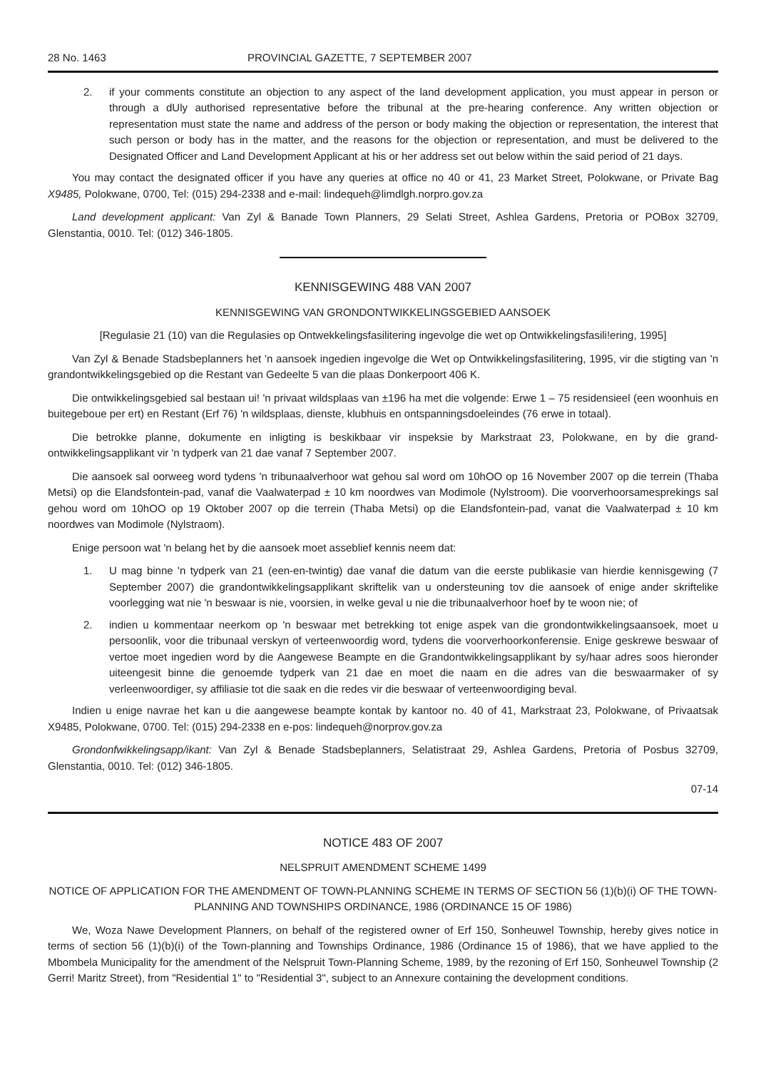28 No. 1463 PROVINCIAL GAZETTE, 7 SEPTEMBER 2007
2. if your comments constitute an objection to any aspect of the land development application, you must appear in person or through a dUly authorised representative before the tribunal at the pre-hearing conference. Any written objection or representation must state the name and address of the person or body making the objection or representation, the interest that such person or body has in the matter, and the reasons for the objection or representation, and must be delivered to the Designated Officer and Land Development Applicant at his or her address set out below within the said period of 21 days.
You may contact the designated officer if you have any queries at office no 40 or 41, 23 Market Street, Polokwane, or Private Bag X9485, Polokwane, 0700, Tel: (015) 294-2338 and e-mail: lindequeh@limdlgh.norpro.gov.za
Land development applicant: Van Zyl & Banade Town Planners, 29 Selati Street, Ashlea Gardens, Pretoria or POBox 32709, Glenstantia, 0010. Tel: (012) 346-1805.
KENNISGEWING 488 VAN 2007
KENNISGEWING VAN GRONDONTWIKKELINGSGEBIED AANSOEK
[Regulasie 21 (10) van die Regulasies op Ontwekkelingsfasilitering ingevolge die wet op Ontwikkelingsfasili!ering, 1995]
Van Zyl & Benade Stadsbeplanners het 'n aansoek ingedien ingevolge die Wet op Ontwikkelingsfasilitering, 1995, vir die stigting van 'n grandontwikkelingsgebied op die Restant van Gedeelte 5 van die plaas Donkerpoort 406 K.
Die ontwikkelingsgebied sal bestaan ui! 'n privaat wildsplaas van ±196 ha met die volgende: Erwe 1 – 75 residensieel (een woonhuis en buitegeboue per ert) en Restant (Erf 76) 'n wildsplaas, dienste, klubhuis en ontspanningsdoeleindes (76 erwe in totaal).
Die betrokke planne, dokumente en inligting is beskikbaar vir inspeksie by Markstraat 23, Polokwane, en by die grand-ontwikkelingsapplikant vir 'n tydperk van 21 dae vanaf 7 September 2007.
Die aansoek sal oorweeg word tydens 'n tribunaalverhoor wat gehou sal word om 10hOO op 16 November 2007 op die terrein (Thaba Metsi) op die Elandsfontein-pad, vanaf die Vaalwaterpad ± 10 km noordwes van Modimole (Nylstroom). Die voorverhoorsamesprekings sal gehou word om 10hOO op 19 Oktober 2007 op die terrein (Thaba Metsi) op die Elandsfontein-pad, vanat die Vaalwaterpad ± 10 km noordwes van Modimole (Nylstraom).
Enige persoon wat 'n belang het by die aansoek moet asseblief kennis neem dat:
1. U mag binne 'n tydperk van 21 (een-en-twintig) dae vanaf die datum van die eerste publikasie van hierdie kennisgewing (7 September 2007) die grandontwikkelingsapplikant skriftelik van u ondersteuning tov die aansoek of enige ander skriftelike voorlegging wat nie 'n beswaar is nie, voorsien, in welke geval u nie die tribunaalverhoor hoef by te woon nie; of
2. indien u kommentaar neerkom op 'n beswaar met betrekking tot enige aspek van die grondontwikkelingsaansoek, moet u persoonlik, voor die tribunaal verskyn of verteenwoordig word, tydens die voorverhoorkonferensie. Enige geskrewe beswaar of vertoe moet ingedien word by die Aangewese Beampte en die Grandontwikkelingsapplikant by sy/haar adres soos hieronder uiteengesit binne die genoemde tydperk van 21 dae en moet die naam en die adres van die beswaarmaker of sy verleenwoordiger, sy affiliasie tot die saak en die redes vir die beswaar of verteenwoordiging beval.
Indien u enige navrae het kan u die aangewese beampte kontak by kantoor no. 40 of 41, Markstraat 23, Polokwane, of Privaatsak X9485, Polokwane, 0700. Tel: (015) 294-2338 en e-pos: lindequeh@norprov.gov.za
Grondonfwikkelingsapp/ikant: Van Zyl & Benade Stadsbeplanners, Selatistraat 29, Ashlea Gardens, Pretoria of Posbus 32709, Glenstantia, 0010. Tel: (012) 346-1805.
07-14
NOTICE 483 OF 2007
NELSPRUIT AMENDMENT SCHEME 1499
NOTICE OF APPLICATION FOR THE AMENDMENT OF TOWN-PLANNING SCHEME IN TERMS OF SECTION 56 (1)(b)(i) OF THE TOWN-PLANNING AND TOWNSHIPS ORDINANCE, 1986 (ORDINANCE 15 OF 1986)
We, Woza Nawe Development Planners, on behalf of the registered owner of Erf 150, Sonheuwel Township, hereby gives notice in terms of section 56 (1)(b)(i) of the Town-planning and Townships Ordinance, 1986 (Ordinance 15 of 1986), that we have applied to the Mbombela Municipality for the amendment of the Nelspruit Town-Planning Scheme, 1989, by the rezoning of Erf 150, Sonheuwel Township (2 Gerri! Maritz Street), from "Residential 1" to "Residential 3", subject to an Annexure containing the development conditions.